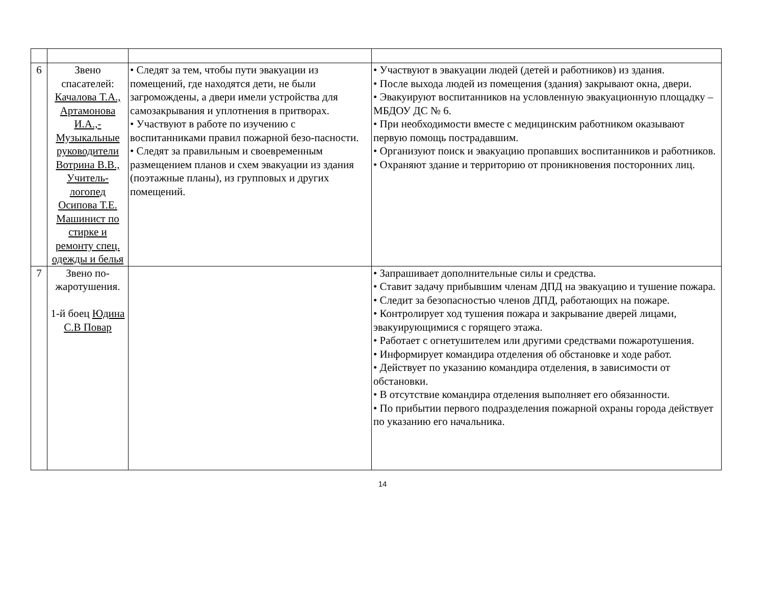| 6 | Звено спасателей: Качалова Т.А., Артамонова И.А.,- Музыкальные руководители Вотрина В.В., Учитель-логопед Осипова Т.Е. Машинист по стирке и ремонту спец. одежды и белья | • Следят за тем, чтобы пути эвакуации из помещений, где находятся дети, не были загромождены, а двери имели устройства для самозакрывания и уплотнения в притворах. • Участвуют в работе по изучению с воспитанниками правил пожарной безо-пасности. • Следят за правильным и своевременным размещением планов и схем эвакуации из здания (поэтажные планы), из групповых и других помещений. | • Участвуют в эвакуации людей (детей и работников) из здания. • После выхода людей из помещения (здания) закрывают окна, двери. • Эвакуируют воспитанников на условленную эвакуационную площадку – МБДОУ ДС № 6. • При необходимости вместе с медицинским работником оказывают первую помощь пострадавшим. • Организуют поиск и эвакуацию пропавших воспитанников и работников. • Охраняют здание и территорию от проникновения посторонних лиц. |
| 7 | Звено по-жаротушения. 1-й боец Юдина С.В Повар | | • Запрашивает дополнительные силы и средства. • Ставит задачу прибывшим членам ДПД на эвакуацию и тушение пожара. • Следит за безопасностью членов ДПД, работающих на пожаре. • Контролирует ход тушения пожара и закрывание дверей лицами, эвакуирующимися с горящего этажа. • Работает с огнетушителем или другими средствами пожаротушения. • Информирует командира отделения об обстановке и ходе работ. • Действует по указанию командира отделения, в зависимости от обстановки. • В отсутствие командира отделения выполняет его обязанности. • По прибытии первого подразделения пожарной охраны города действует по указанию его начальника. |
14